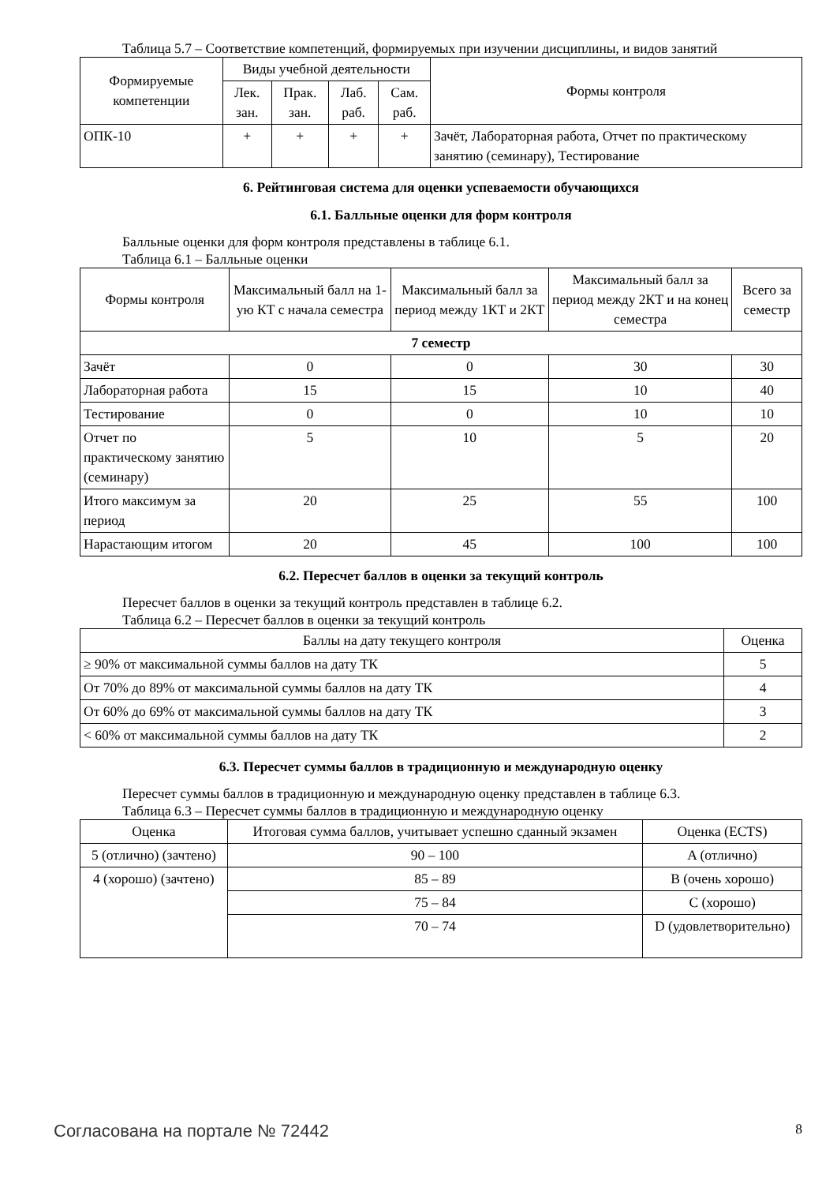Таблица 5.7 – Соответствие компетенций, формируемых при изучении дисциплины, и видов занятий
| Формируемые компетенции | Виды учебной деятельности | | | | Формы контроля |
| --- | --- | --- | --- | --- | --- |
| | Лек. зан. | Прак. зан. | Лаб. раб. | Сам. раб. | |
| ОПК-10 | + | + | + | + | Зачёт, Лабораторная работа, Отчет по практическому занятию (семинару), Тестирование |
6. Рейтинговая система для оценки успеваемости обучающихся
6.1. Балльные оценки для форм контроля
Балльные оценки для форм контроля представлены в таблице 6.1.
Таблица 6.1 – Балльные оценки
| Формы контроля | Максимальный балл на 1-ую КТ с начала семестра | Максимальный балл за период между 1КТ и 2КТ | Максимальный балл за период между 2КТ и на конец семестра | Всего за семестр |
| --- | --- | --- | --- | --- |
| 7 семестр | | | | |
| Зачёт | 0 | 0 | 30 | 30 |
| Лабораторная работа | 15 | 15 | 10 | 40 |
| Тестирование | 0 | 0 | 10 | 10 |
| Отчет по практическому занятию (семинару) | 5 | 10 | 5 | 20 |
| Итого максимум за период | 20 | 25 | 55 | 100 |
| Нарастающим итогом | 20 | 45 | 100 | 100 |
6.2. Пересчет баллов в оценки за текущий контроль
Пересчет баллов в оценки за текущий контроль представлен в таблице 6.2.
Таблица 6.2 – Пересчет баллов в оценки за текущий контроль
| Баллы на дату текущего контроля | Оценка |
| --- | --- |
| ≥ 90% от максимальной суммы баллов на дату ТК | 5 |
| От 70% до 89% от максимальной суммы баллов на дату ТК | 4 |
| От 60% до 69% от максимальной суммы баллов на дату ТК | 3 |
| < 60% от максимальной суммы баллов на дату ТК | 2 |
6.3. Пересчет суммы баллов в традиционную и международную оценку
Пересчет суммы баллов в традиционную и международную оценку представлен в таблице 6.3.
Таблица 6.3 – Пересчет суммы баллов в традиционную и международную оценку
| Оценка | Итоговая сумма баллов, учитывает успешно сданный экзамен | Оценка (ECTS) |
| --- | --- | --- |
| 5 (отлично) (зачтено) | 90 – 100 | A (отлично) |
| 4 (хорошо) (зачтено) | 85 – 89 | B (очень хорошо) |
| | 75 – 84 | C (хорошо) |
| | 70 – 74 | D (удовлетворительно) |
Согласована на портале № 72442 8